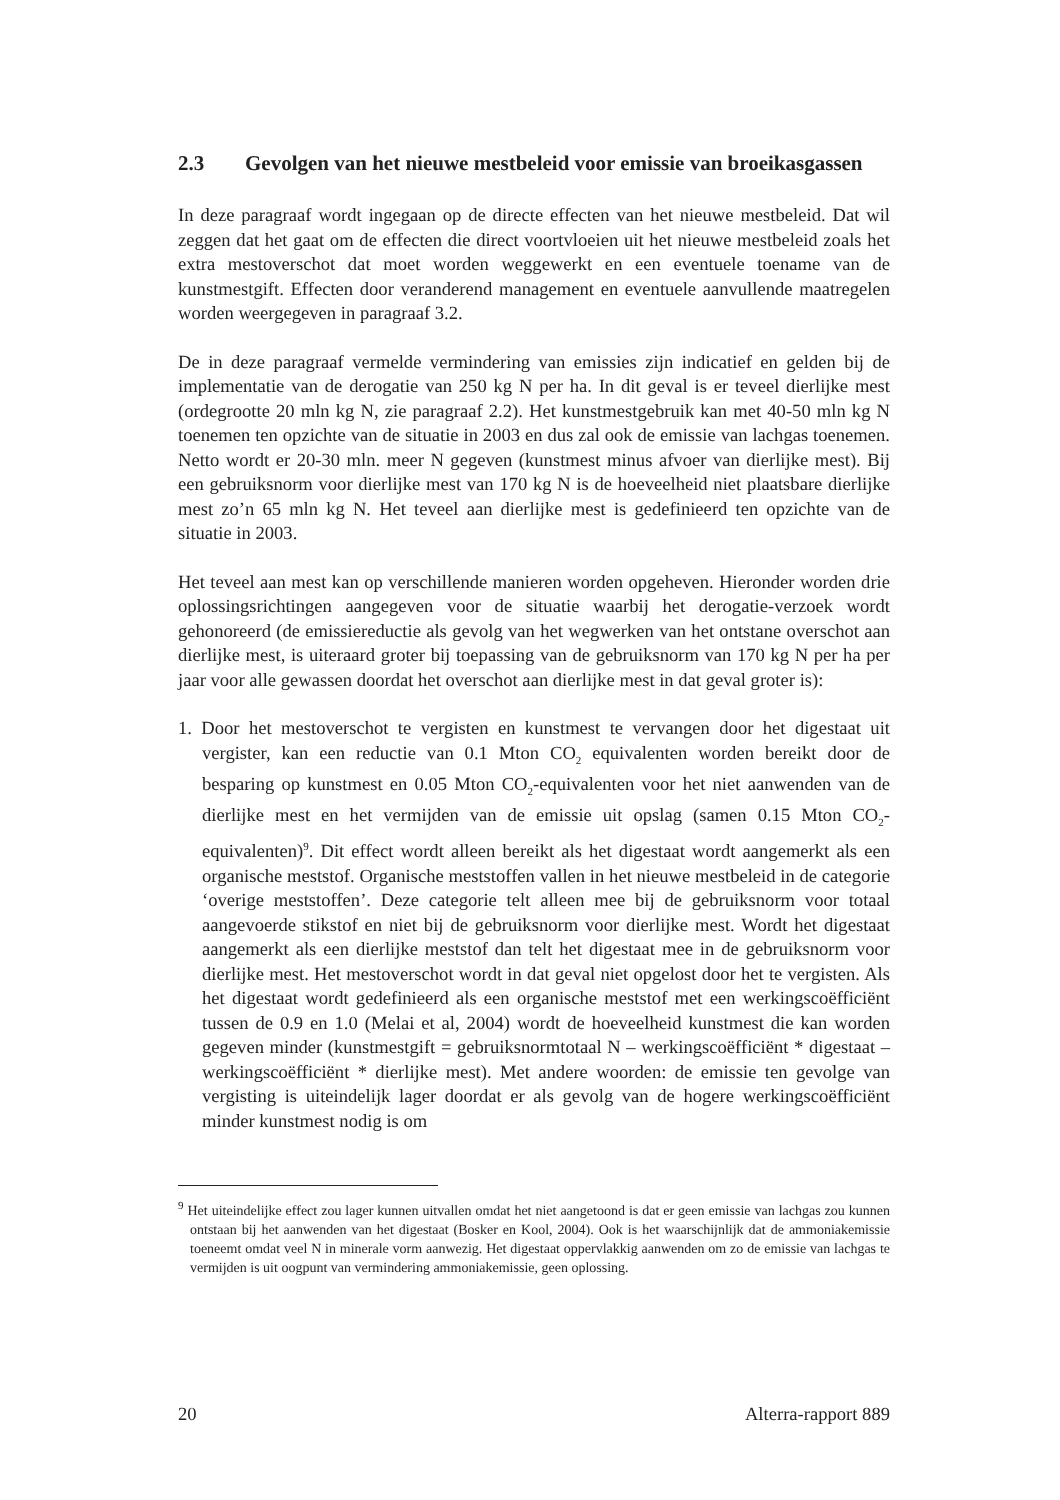2.3 Gevolgen van het nieuwe mestbeleid voor emissie van broeikasgassen
In deze paragraaf wordt ingegaan op de directe effecten van het nieuwe mestbeleid. Dat wil zeggen dat het gaat om de effecten die direct voortvloeien uit het nieuwe mestbeleid zoals het extra mestoverschot dat moet worden weggewerkt en een eventuele toename van de kunstmestgift. Effecten door veranderend management en eventuele aanvullende maatregelen worden weergegeven in paragraaf 3.2.
De in deze paragraaf vermelde vermindering van emissies zijn indicatief en gelden bij de implementatie van de derogatie van 250 kg N per ha. In dit geval is er teveel dierlijke mest (ordegrootte 20 mln kg N, zie paragraaf 2.2). Het kunstmestgebruik kan met 40-50 mln kg N toenemen ten opzichte van de situatie in 2003 en dus zal ook de emissie van lachgas toenemen. Netto wordt er 20-30 mln. meer N gegeven (kunstmest minus afvoer van dierlijke mest). Bij een gebruiksnorm voor dierlijke mest van 170 kg N is de hoeveelheid niet plaatsbare dierlijke mest zo’n 65 mln kg N. Het teveel aan dierlijke mest is gedefinieerd ten opzichte van de situatie in 2003.
Het teveel aan mest kan op verschillende manieren worden opgeheven. Hieronder worden drie oplossingsrichtingen aangegeven voor de situatie waarbij het derogatie-verzoek wordt gehonoreerd (de emissiereductie als gevolg van het wegwerken van het ontstane overschot aan dierlijke mest, is uiteraard groter bij toepassing van de gebruiksnorm van 170 kg N per ha per jaar voor alle gewassen doordat het overschot aan dierlijke mest in dat geval groter is):
1. Door het mestoverschot te vergisten en kunstmest te vervangen door het digestaat uit vergister, kan een reductie van 0.1 Mton CO<sub>2</sub> equivalenten worden bereikt door de besparing op kunstmest en 0.05 Mton CO<sub>2</sub>-equivalenten voor het niet aanwenden van de dierlijke mest en het vermijden van de emissie uit opslag (samen 0.15 Mton CO<sub>2</sub>-equivalenten)<sup>9</sup>. Dit effect wordt alleen bereikt als het digestaat wordt aangemerkt als een organische meststof. Organische meststoffen vallen in het nieuwe mestbeleid in de categorie ‘overige meststoffen’. Deze categorie telt alleen mee bij de gebruiksnorm voor totaal aangevoerde stikstof en niet bij de gebruiksnorm voor dierlijke mest. Wordt het digestaat aangemerkt als een dierlijke meststof dan telt het digestaat mee in de gebruiksnorm voor dierlijke mest. Het mestoverschot wordt in dat geval niet opgelost door het te vergisten. Als het digestaat wordt gedefinieerd als een organische meststof met een werkingscoëfficiënt tussen de 0.9 en 1.0 (Melai et al, 2004) wordt de hoeveelheid kunstmest die kan worden gegeven minder (kunstmestgift = gebruiksnormtotaal N – werkingscoëfficiënt * digestaat – werkingscoëfficiënt * dierlijke mest). Met andere woorden: de emissie ten gevolge van vergisting is uiteindelijk lager doordat er als gevolg van de hogere werkingscoëfficiënt minder kunstmest nodig is om
<sup>9</sup> Het uiteindelijke effect zou lager kunnen uitvallen omdat het niet aangetoond is dat er geen emissie van lachgas zou kunnen ontstaan bij het aanwenden van het digestaat (Bosker en Kool, 2004). Ook is het waarschijnlijk dat de ammoniakemissie toeneemt omdat veel N in minerale vorm aanwezig. Het digestaat oppervlakkig aanwenden om zo de emissie van lachgas te vermijden is uit oogpunt van vermindering ammoniakemissie, geen oplossing.
20 Alterra-rapport 889